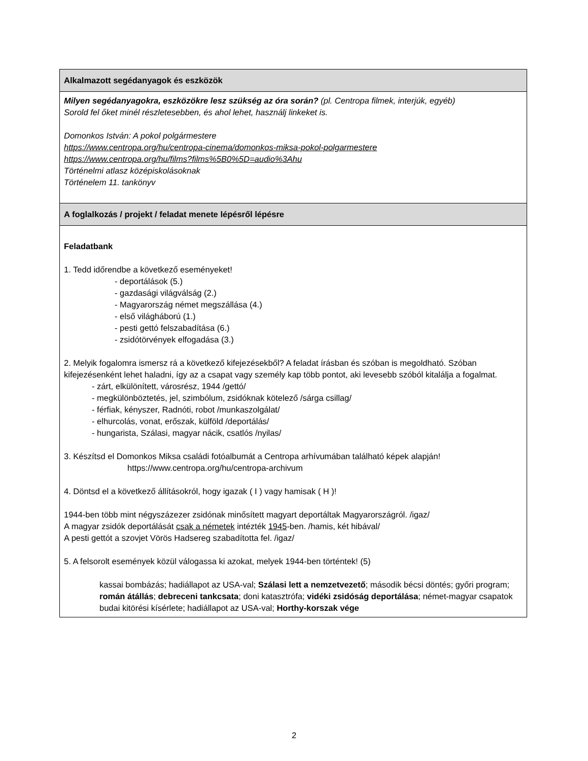| Alkalmazott segédanyagok és eszközök |
| --- |
| Milyen segédanyagokra, eszközökre lesz szükség az óra során? (pl. Centropa filmek, interjúk, egyéb) Sorold fel őket minél részletesebben, és ahol lehet, használj linkeket is. Domonkos István: A pokol polgármestere https://www.centropa.org/hu/centropa-cinema/domonkos-miksa-pokol-polgarmestere https://www.centropa.org/hu/films?films%5B0%5D=audio%3Ahu Történelmi atlasz középiskolásoknak Történelem 11. tankönyv |
| A foglalkozás / projekt / feladat menete lépésről lépésre |
| Feladatbank 1. Tedd időrendbe a következő eseményeket! - deportálások (5.) - gazdasági világválság (2.) - Magyarország német megszállása (4.) - első világháború (1.) - pesti gettó felszabadítása (6.) - zsidótörvények elfogadása (3.) 2. Melyik fogalomra ismersz rá a következő kifejezésekből? A feladat írásban és szóban is megoldható. Szóban kifejezésenként lehet haladni, így az a csapat vagy személy kap több pontot, aki levesebb szóból kitalálja a fogalmat. - zárt, elkülönített, városrész, 1944 /gettó/ - megkülönböztetés, jel, szimbólum, zsidóknak kötelező /sárga csillag/ - férfiak, kényszer, Radnóti, robot /munkaszolgálat/ - elhurcolás, vonat, erőszak, külföld /deportálás/ - hungarista, Szálasi, magyar nácik, csatlós /nyilas/ 3. Készítsd el Domonkos Miksa családi fotóalbumát a Centropa arhívumában található képek alapján! https://www.centropa.org/hu/centropa-archivum 4. Döntsd el a következő állításokról, hogy igazak ( I ) vagy hamisak ( H )! 1944-ben több mint négyszázezer zsidónak minősített magyart deportáltak Magyarországról. /igaz/ A magyar zsidók deportálását csak a németek intézték 1945 -ben. /hamis, két hibával/ A pesti gettót a szovjet Vörös Hadsereg szabadította fel. /igaz/ 5. A felsorolt események közül válogassa ki azokat, melyek 1944-ben történtek! (5) kassai bombázás; hadiállapot az USA-val; Szálasi lett a nemzetvezető ; második bécsi döntés; győri program; román átállás ; debreceni tankcsata ; doni katasztrófa; vidéki zsidóság deportálása ; német-magyar csapatok budai kitörési kísérlete; hadiállapot az USA-val; Horthy-korszak vége |
2